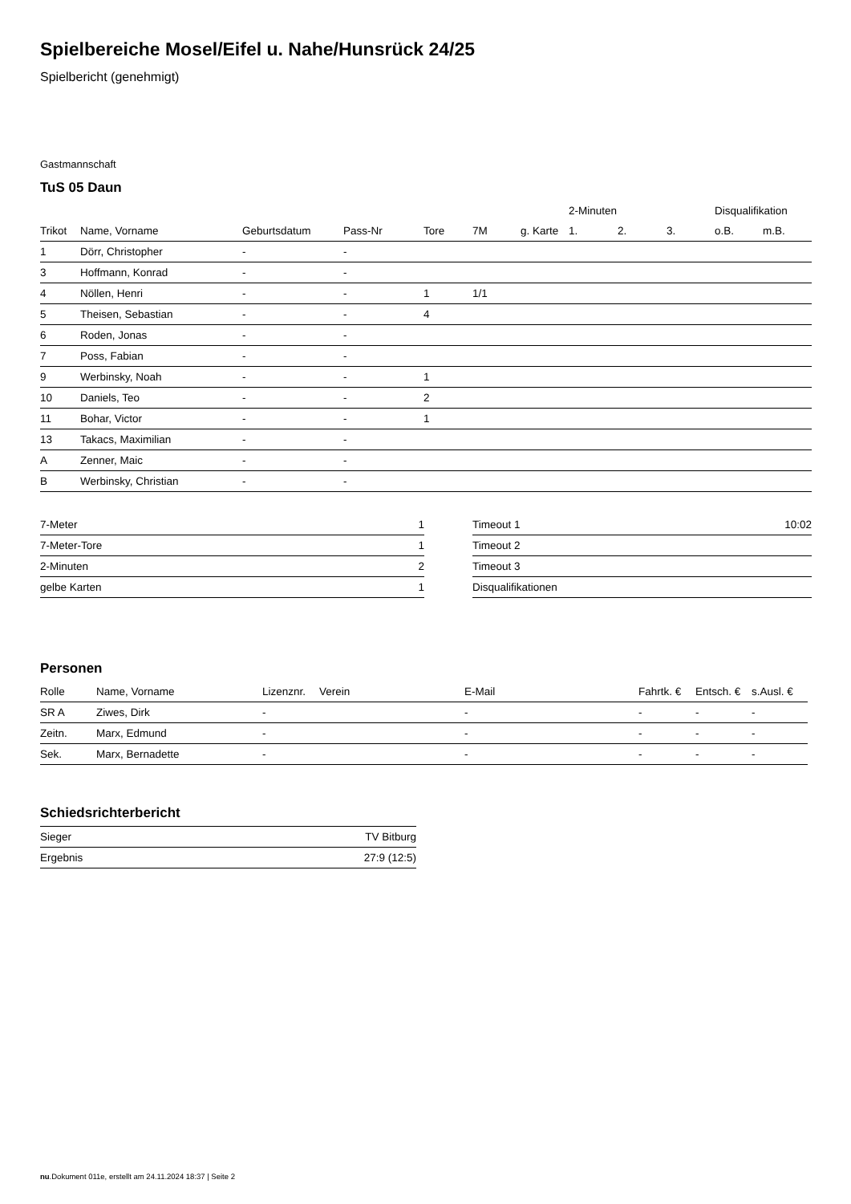Spielbereiche Mosel/Eifel u. Nahe/Hunsrück 24/25
Spielbericht (genehmigt)
Gastmannschaft
TuS 05 Daun
| | | | | | | | 2-Minuten | | | Disqualifikation | |
| --- | --- | --- | --- | --- | --- | --- | --- | --- | --- | --- | --- |
| Trikot | Name, Vorname | Geburtsdatum | Pass-Nr | Tore | 7M | g. Karte | 1. | 2. | 3. | o.B. | m.B. |
| 1 | Dörr, Christopher | - | - | | | | | | | | |
| 3 | Hoffmann, Konrad | - | - | | | | | | | | |
| 4 | Nöllen, Henri | - | - | 1 | 1/1 | | | | | | |
| 5 | Theisen, Sebastian | - | - | 4 | | | | | | | |
| 6 | Roden, Jonas | - | - | | | | | | | | |
| 7 | Poss, Fabian | - | - | | | | | | | | |
| 9 | Werbinsky, Noah | - | - | 1 | | | | | | | |
| 10 | Daniels, Teo | - | - | 2 | | | | | | | |
| 11 | Bohar, Victor | - | - | 1 | | | | | | | |
| 13 | Takacs, Maximilian | - | - | | | | | | | | |
| A | Zenner, Maic | - | - | | | | | | | | |
| B | Werbinsky, Christian | - | - | | | | | | | | |
| 7-Meter | 1 |
| 7-Meter-Tore | 1 |
| 2-Minuten | 2 |
| gelbe Karten | 1 |
| Timeout 1 | 10:02 |
| Timeout 2 | |
| Timeout 3 | |
| Disqualifikationen | |
Personen
| Rolle | Name, Vorname | Lizenznr. | Verein | E-Mail | Fahrtk. € | Entsch. € | s.Ausl. € |
| --- | --- | --- | --- | --- | --- | --- | --- |
| SR A | Ziwes, Dirk | - | | - | - | - | - |
| Zeitn. | Marx, Edmund | - | | - | - | - | - |
| Sek. | Marx, Bernadette | - | | - | - | - | - |
Schiedsrichterbericht
| Sieger | TV Bitburg |
| Ergebnis | 27:9 (12:5) |
nu.Dokument 011e, erstellt am 24.11.2024 18:37 | Seite 2